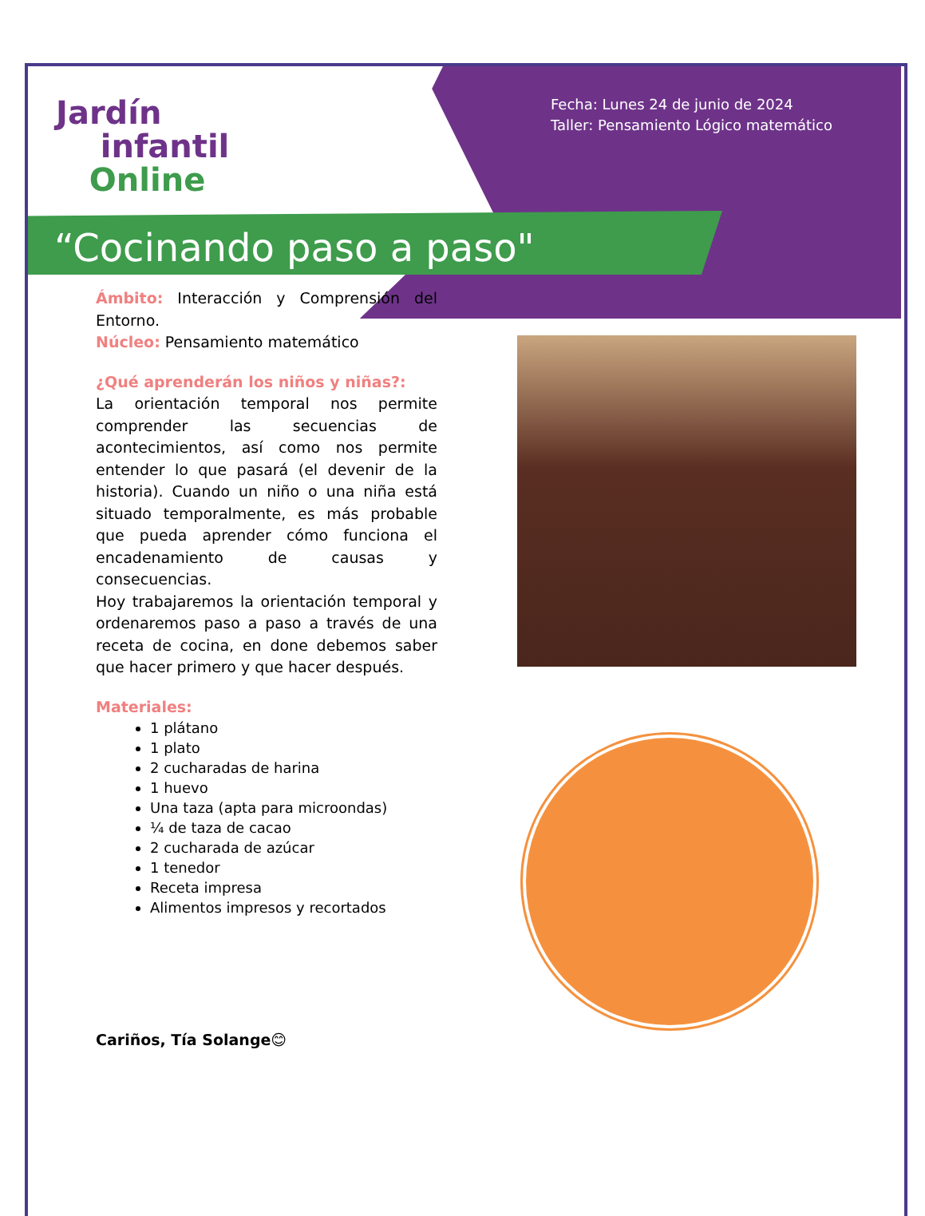Jardín
infantil
Online
Fecha: Lunes 24 de junio de 2024
Taller: Pensamiento Lógico matemático
“Cocinando paso a paso"
Ámbito: Interacción y Comprensión del Entorno.
Núcleo: Pensamiento matemático
¿Qué aprenderán los niños y niñas?:
La orientación temporal nos permite comprender las secuencias de acontecimientos, así como nos permite entender lo que pasará (el devenir de la historia). Cuando un niño o una niña está situado temporalmente, es más probable que pueda aprender cómo funciona el encadenamiento de causas y consecuencias.
Hoy trabajaremos la orientación temporal y ordenaremos paso a paso a través de una receta de cocina, en done debemos saber que hacer primero y que hacer después.
Materiales:
1 plátano
1 plato
2 cucharadas de harina
1 huevo
Una taza (apta para microondas)
¼ de taza de cacao
2 cucharada de azúcar
1 tenedor
Receta impresa
Alimentos impresos y recortados
Cariños, Tía Solange😊